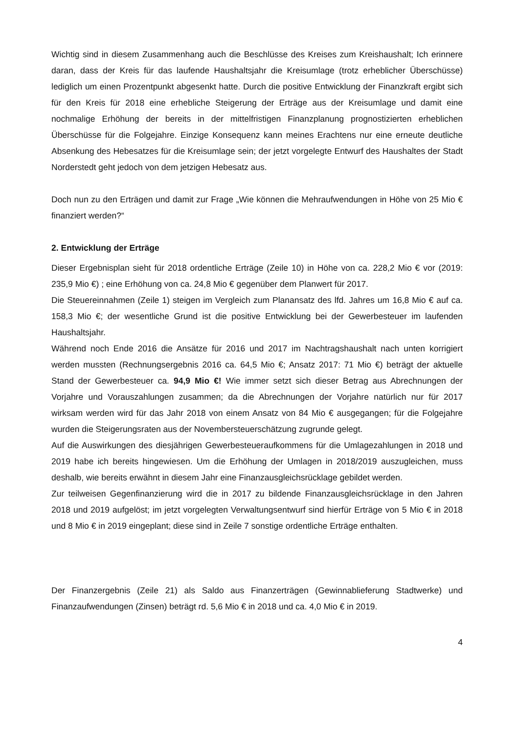Wichtig sind in diesem Zusammenhang auch die Beschlüsse des Kreises zum Kreishaushalt; Ich erinnere daran, dass der Kreis für das laufende Haushaltsjahr die Kreisumlage (trotz erheblicher Überschüsse) lediglich um einen Prozentpunkt abgesenkt hatte. Durch die positive Entwicklung der Finanzkraft ergibt sich für den Kreis für 2018 eine erhebliche Steigerung der Erträge aus der Kreisumlage und damit eine nochmalige Erhöhung der bereits in der mittelfristigen Finanzplanung prognostizierten erheblichen Überschüsse für die Folgejahre. Einzige Konsequenz kann meines Erachtens nur eine erneute deutliche Absenkung des Hebesatzes für die Kreisumlage sein; der jetzt vorgelegte Entwurf des Haushaltes der Stadt Norderstedt geht jedoch von dem jetzigen Hebesatz aus.
Doch nun zu den Erträgen und damit zur Frage „Wie können die Mehraufwendungen in Höhe von 25 Mio € finanziert werden?“
2. Entwicklung der Erträge
Dieser Ergebnisplan sieht für 2018 ordentliche Erträge (Zeile 10) in Höhe von ca. 228,2 Mio € vor (2019: 235,9 Mio €) ; eine Erhöhung von ca. 24,8 Mio € gegenüber dem Planwert für 2017.
Die Steuereinnahmen (Zeile 1) steigen im Vergleich zum Planansatz des lfd. Jahres um 16,8 Mio € auf ca. 158,3 Mio €; der wesentliche Grund ist die positive Entwicklung bei der Gewerbesteuer im laufenden Haushaltsjahr.
Während noch Ende 2016 die Ansätze für 2016 und 2017 im Nachtragshaushalt nach unten korrigiert werden mussten (Rechnungsergebnis 2016 ca. 64,5 Mio €; Ansatz 2017: 71 Mio €) beträgt der aktuelle Stand der Gewerbesteuer ca. 94,9 Mio €! Wie immer setzt sich dieser Betrag aus Abrechnungen der Vorjahre und Vorauszahlungen zusammen; da die Abrechnungen der Vorjahre natürlich nur für 2017 wirksam werden wird für das Jahr 2018 von einem Ansatz von 84 Mio € ausgegangen; für die Folgejahre wurden die Steigerungsraten aus der Novembersteuerschätzung zugrunde gelegt.
Auf die Auswirkungen des diesjährigen Gewerbesteueraufkommens für die Umlagezahlungen in 2018 und 2019 habe ich bereits hingewiesen. Um die Erhöhung der Umlagen in 2018/2019 auszugleichen, muss deshalb, wie bereits erwähnt in diesem Jahr eine Finanzausgleichsrücklage gebildet werden.
Zur teilweisen Gegenfinanzierung wird die in 2017 zu bildende Finanzausgleichsrücklage in den Jahren 2018 und 2019 aufgelöst; im jetzt vorgelegten Verwaltungsentwurf sind hierfür Erträge von 5 Mio € in 2018 und 8 Mio € in 2019 eingeplant; diese sind in Zeile 7 sonstige ordentliche Erträge enthalten.
Der Finanzergebnis (Zeile 21) als Saldo aus Finanzerträgen (Gewinnablieferung Stadtwerke) und Finanzaufwendungen (Zinsen) beträgt rd. 5,6 Mio € in 2018 und ca. 4,0 Mio € in 2019.
4